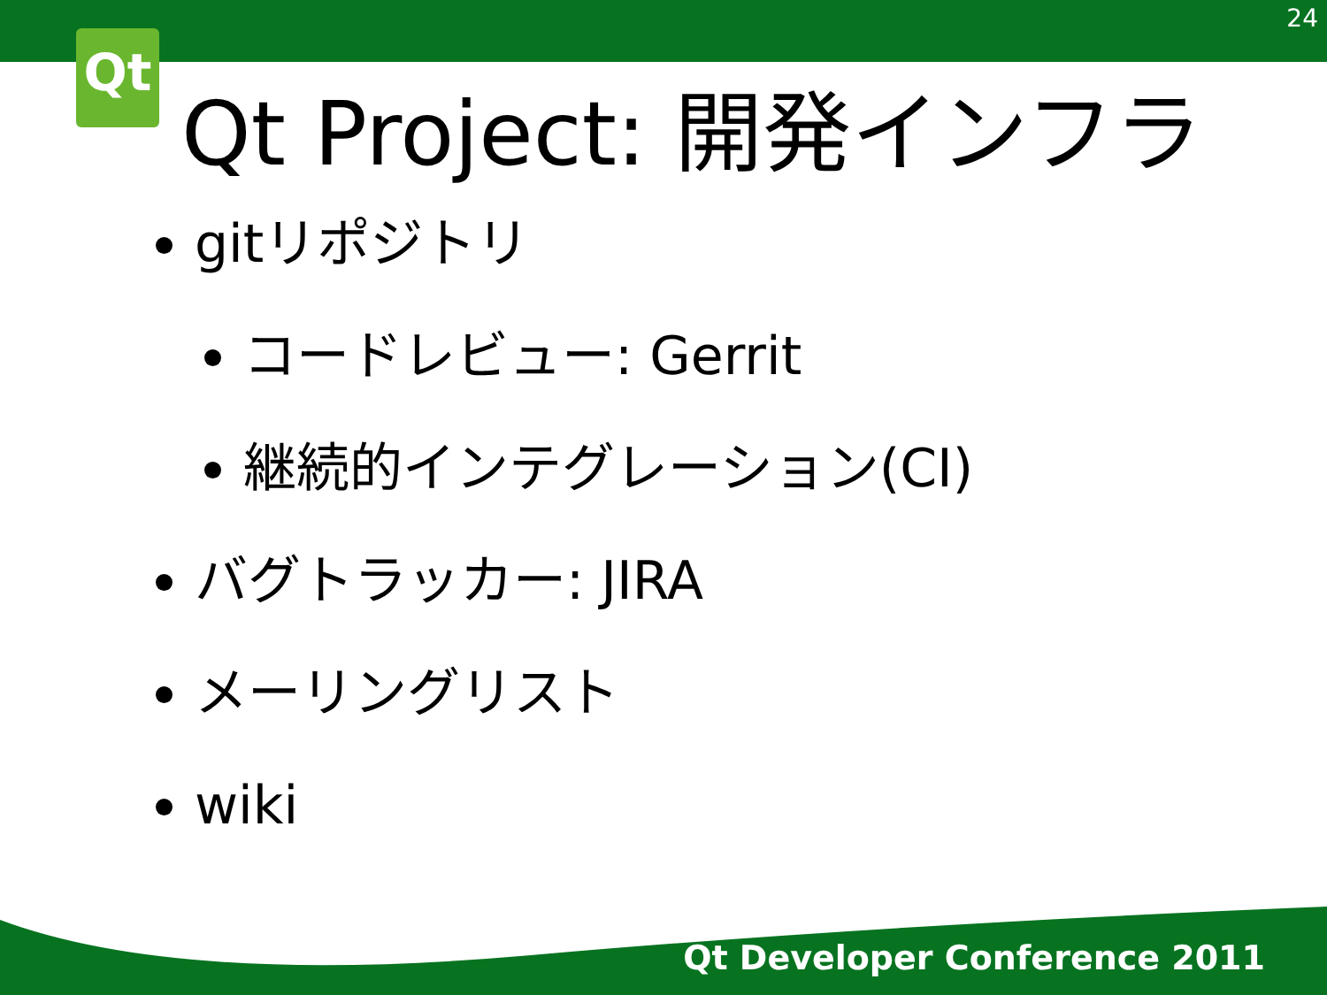24
Qt
Qt Project: 開発インフラ
gitリポジトリ
コードレビュー: Gerrit
継続的インテグレーション(CI)
バグトラッカー: JIRA
メーリングリスト
wiki
Qt Developer Conference 2011